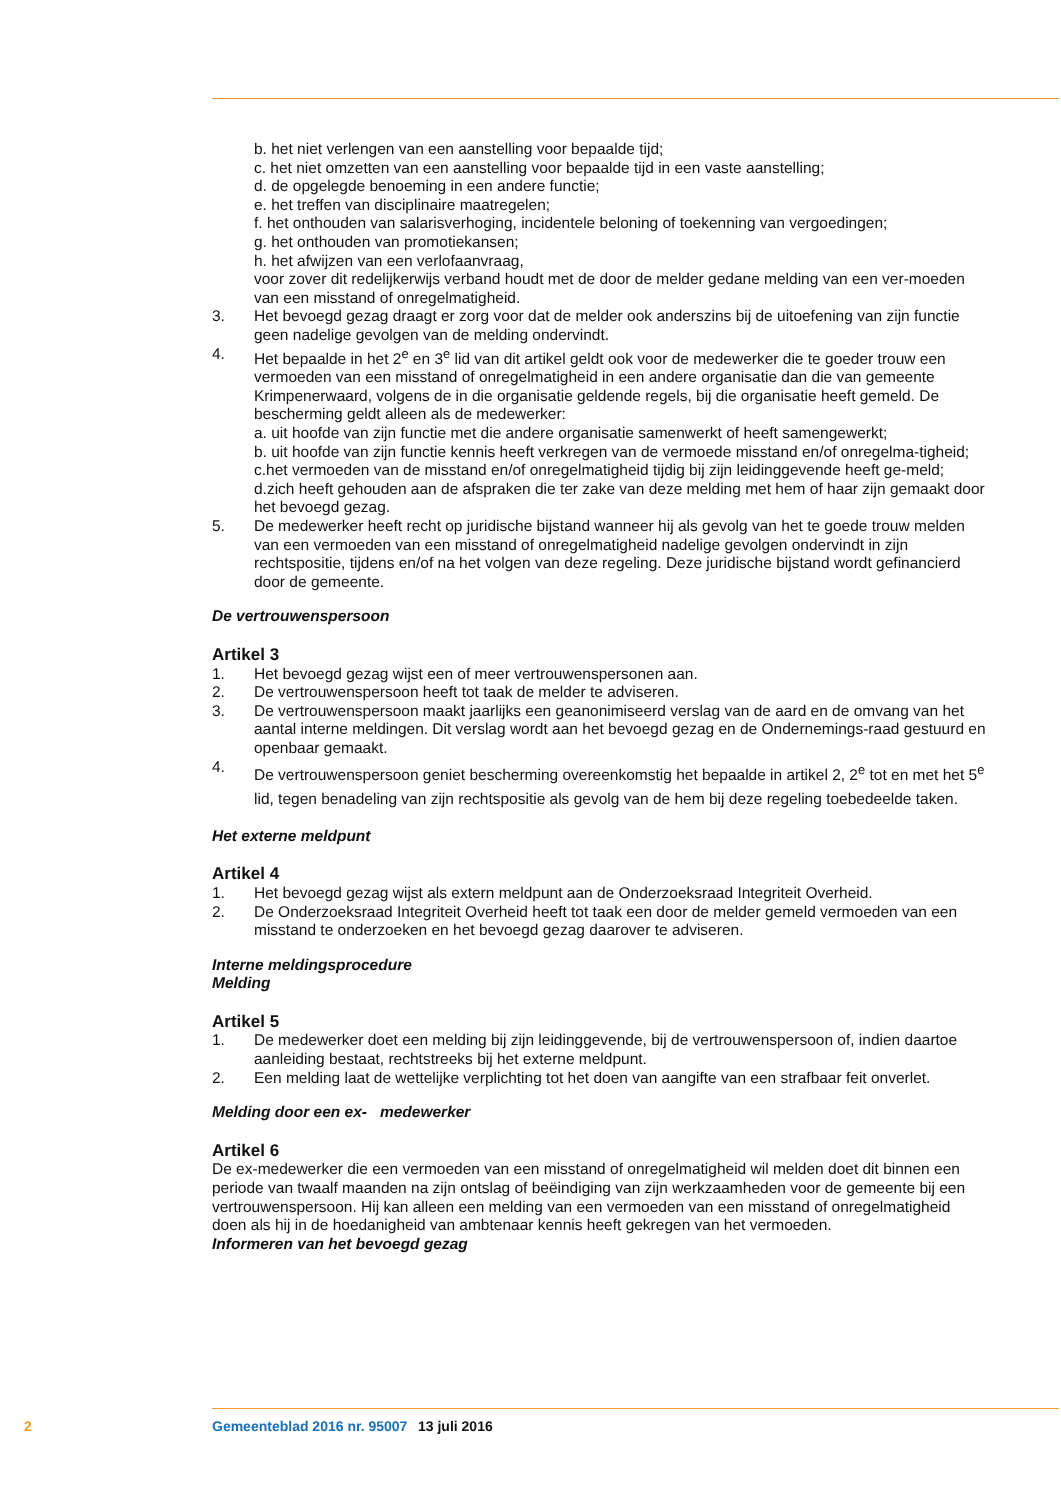b. het niet verlengen van een aanstelling voor bepaalde tijd;
c. het niet omzetten van een aanstelling voor bepaalde tijd in een vaste aanstelling;
d. de opgelegde benoeming in een andere functie;
e. het treffen van disciplinaire maatregelen;
f. het onthouden van salarisverhoging, incidentele beloning of toekenning van vergoedingen;
g. het onthouden van promotiekansen;
h. het afwijzen van een verlofaanvraag,
voor zover dit redelijkerwijs verband houdt met de door de melder gedane melding van een ver-moeden van een misstand of onregelmatigheid.
3. Het bevoegd gezag draagt er zorg voor dat de melder ook anderszins bij de uitoefening van zijn functie geen nadelige gevolgen van de melding ondervindt.
4. Het bepaalde in het 2<sup>e</sup> en 3<sup>e</sup> lid van dit artikel geldt ook voor de medewerker die te goeder trouw een vermoeden van een misstand of onregelmatigheid in een andere organisatie dan die van gemeente Krimpenerwaard, volgens de in die organisatie geldende regels, bij die organisatie heeft gemeld. De bescherming geldt alleen als de medewerker:
a. uit hoofde van zijn functie met die andere organisatie samenwerkt of heeft samengewerkt;
b. uit hoofde van zijn functie kennis heeft verkregen van de vermoede misstand en/of onregelma-tigheid;
c.het vermoeden van de misstand en/of onregelmatigheid tijdig bij zijn leidinggevende heeft ge-meld;
d.zich heeft gehouden aan de afspraken die ter zake van deze melding met hem of haar zijn gemaakt door het bevoegd gezag.
5. De medewerker heeft recht op juridische bijstand wanneer hij als gevolg van het te goede trouw melden van een vermoeden van een misstand of onregelmatigheid nadelige gevolgen ondervindt in zijn rechtspositie, tijdens en/of na het volgen van deze regeling. Deze juridische bijstand wordt gefinancierd door de gemeente.
De vertrouwenspersoon
Artikel 3
1. Het bevoegd gezag wijst een of meer vertrouwenspersonen aan.
2. De vertrouwenspersoon heeft tot taak de melder te adviseren.
3. De vertrouwenspersoon maakt jaarlijks een geanonimiseerd verslag van de aard en de omvang van het aantal interne meldingen. Dit verslag wordt aan het bevoegd gezag en de Ondernemings-raad gestuurd en openbaar gemaakt.
4.
De vertrouwenspersoon geniet bescherming overeenkomstig het bepaalde in artikel 2, 2<sup>e</sup> tot en met het 5<sup>e</sup> lid, tegen benadeling van zijn rechtspositie als gevolg van de hem bij deze regeling toebedeelde taken.
Het externe meldpunt
Artikel 4
1. Het bevoegd gezag wijst als extern meldpunt aan de Onderzoeksraad Integriteit Overheid.
2. De Onderzoeksraad Integriteit Overheid heeft tot taak een door de melder gemeld vermoeden van een misstand te onderzoeken en het bevoegd gezag daarover te adviseren.
Interne meldingsprocedure
Melding
Artikel 5
1. De medewerker doet een melding bij zijn leidinggevende, bij de vertrouwenspersoon of, indien daartoe aanleiding bestaat, rechtstreeks bij het externe meldpunt.
2. Een melding laat de wettelijke verplichting tot het doen van aangifte van een strafbaar feit onverlet.
Melding door een ex- medewerker
Artikel 6
De ex-medewerker die een vermoeden van een misstand of onregelmatigheid wil melden doet dit binnen een periode van twaalf maanden na zijn ontslag of beëindiging van zijn werkzaamheden voor de gemeente bij een vertrouwenspersoon. Hij kan alleen een melding van een vermoeden van een misstand of onregelmatigheid doen als hij in de hoedanigheid van ambtenaar kennis heeft gekregen van het vermoeden.
Informeren van het bevoegd gezag
2 Gemeenteblad 2016 nr. 95007 13 juli 2016